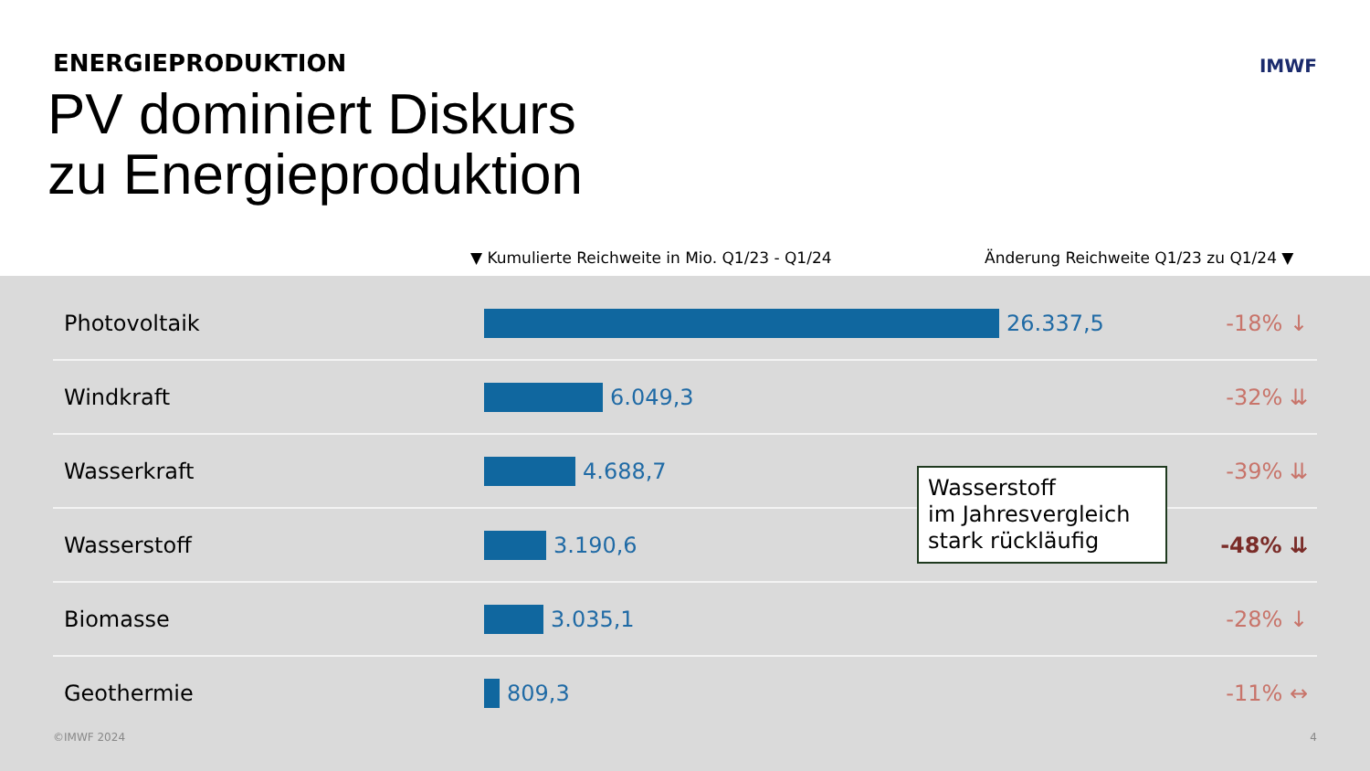ENERGIEPRODUKTION
PV dominiert Diskurs
zu Energieproduktion
IMWF
▼ Kumulierte Reichweite in Mio. Q1/23 - Q1/24
Änderung Reichweite Q1/23 zu Q1/24 ▼
| Photovoltaik | 26.337,5 | -18% ↓ |
| Windkraft | 6.049,3 | -32% ⇊ |
| Wasserkraft | 4.688,7 | -39% ⇊ |
| Wasserstoff | 3.190,6 | -48% ⇊ |
| Biomasse | 3.035,1 | -28% ↓ |
| Geothermie | 809,3 | -11% ↔ |
Wasserstoff
im Jahresvergleich
stark rückläufig
©IMWF 2024 4